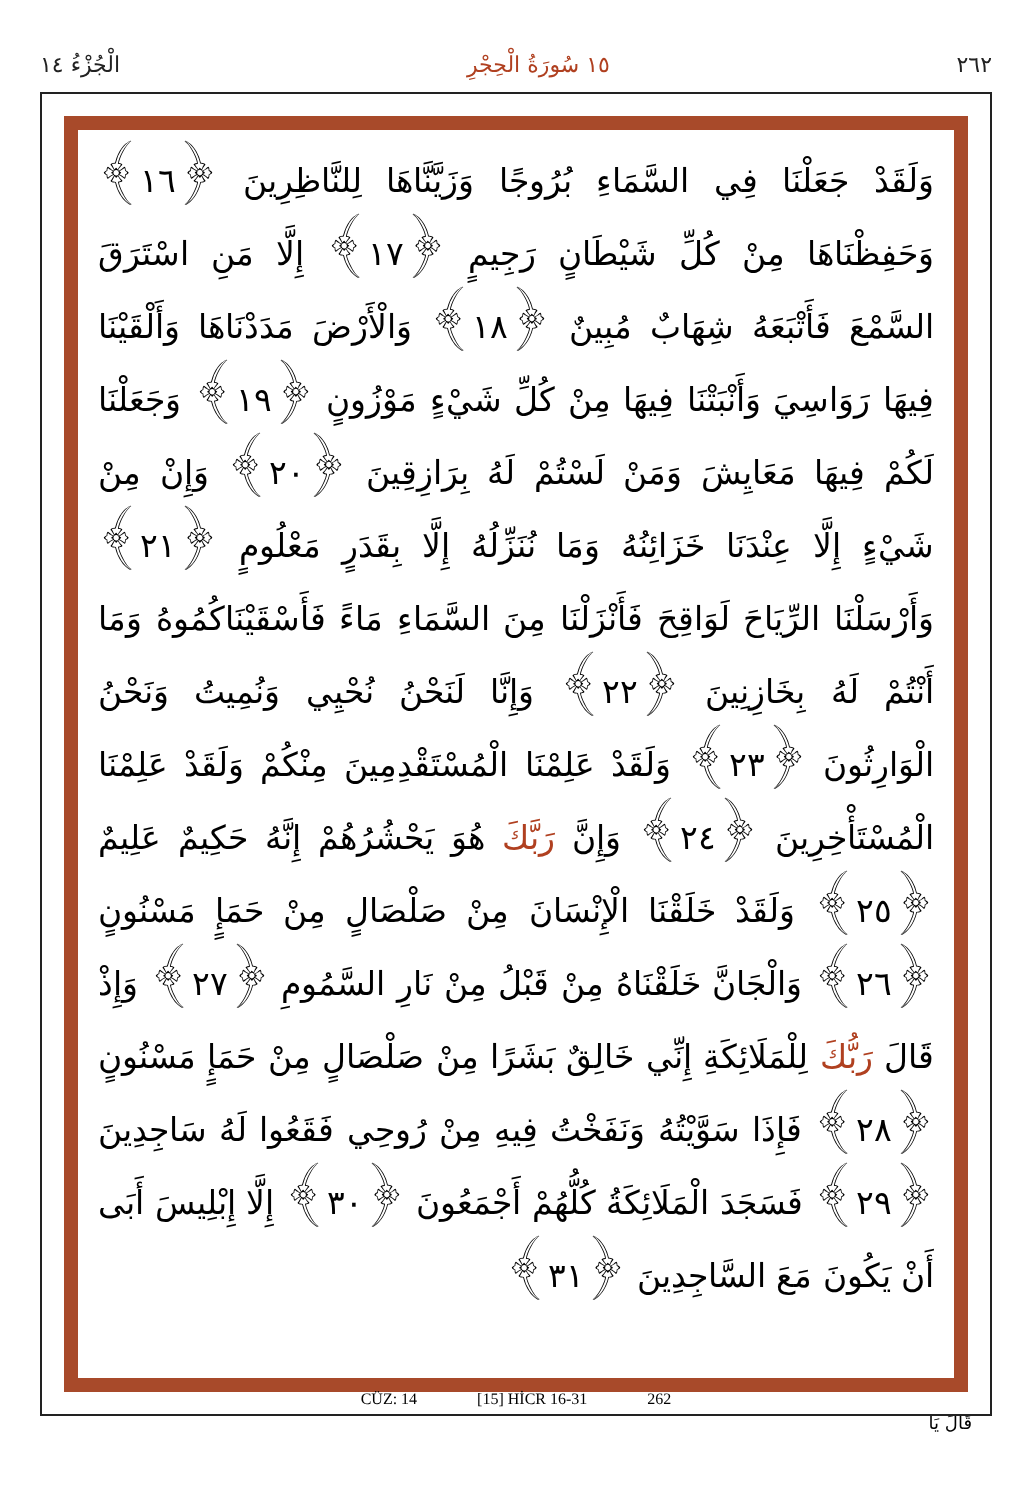٢٦٢ ١٥ سُورَةُ الْحِجْرِ الْجُزْءُ ١٤
وَلَقَدْ جَعَلْنَا فِي السَّمَاءِ بُرُوجًا وَزَيَّنَّاهَا لِلنَّاظِرِينَ ﴿١٦﴾ وَحَفِظْنَاهَا مِنْ كُلِّ شَيْطَانٍ رَجِيمٍ ﴿١٧﴾ إِلَّا مَنِ اسْتَرَقَ السَّمْعَ فَأَتْبَعَهُ شِهَابٌ مُبِينٌ ﴿١٨﴾ وَالْأَرْضَ مَدَدْنَاهَا وَأَلْقَيْنَا فِيهَا رَوَاسِيَ وَأَنْبَتْنَا فِيهَا مِنْ كُلِّ شَيْءٍ مَوْزُونٍ ﴿١٩﴾ وَجَعَلْنَا لَكُمْ فِيهَا مَعَايِشَ وَمَنْ لَسْتُمْ لَهُ بِرَازِقِينَ ﴿٢٠﴾ وَإِنْ مِنْ شَيْءٍ إِلَّا عِنْدَنَا خَزَائِنُهُ وَمَا نُنَزِّلُهُ إِلَّا بِقَدَرٍ مَعْلُومٍ ﴿٢١﴾ وَأَرْسَلْنَا الرِّيَاحَ لَوَاقِحَ فَأَنْزَلْنَا مِنَ السَّمَاءِ مَاءً فَأَسْقَيْنَاكُمُوهُ وَمَا أَنْتُمْ لَهُ بِخَازِنِينَ ﴿٢٢﴾ وَإِنَّا لَنَحْنُ نُحْيِي وَنُمِيتُ وَنَحْنُ الْوَارِثُونَ ﴿٢٣﴾ وَلَقَدْ عَلِمْنَا الْمُسْتَقْدِمِينَ مِنْكُمْ وَلَقَدْ عَلِمْنَا الْمُسْتَأْخِرِينَ ﴿٢٤﴾ وَإِنَّ رَبَّكَ هُوَ يَحْشُرُهُمْ إِنَّهُ حَكِيمٌ عَلِيمٌ ﴿٢٥﴾ وَلَقَدْ خَلَقْنَا الْإِنْسَانَ مِنْ صَلْصَالٍ مِنْ حَمَإٍ مَسْنُونٍ ﴿٢٦﴾ وَالْجَانَّ خَلَقْنَاهُ مِنْ قَبْلُ مِنْ نَارِ السَّمُومِ ﴿٢٧﴾ وَإِذْ قَالَ رَبُّكَ لِلْمَلَائِكَةِ إِنِّي خَالِقٌ بَشَرًا مِنْ صَلْصَالٍ مِنْ حَمَإٍ مَسْنُونٍ ﴿٢٨﴾ فَإِذَا سَوَّيْتُهُ وَنَفَخْتُ فِيهِ مِنْ رُوحِي فَقَعُوا لَهُ سَاجِدِينَ ﴿٢٩﴾ فَسَجَدَ الْمَلَائِكَةُ كُلُّهُمْ أَجْمَعُونَ ﴿٣٠﴾ إِلَّا إِبْلِيسَ أَبَى أَنْ يَكُونَ مَعَ السَّاجِدِينَ ﴿٣١﴾
CÜZ: 14 [15] HİCR 16-31 262
قَالَ يَا